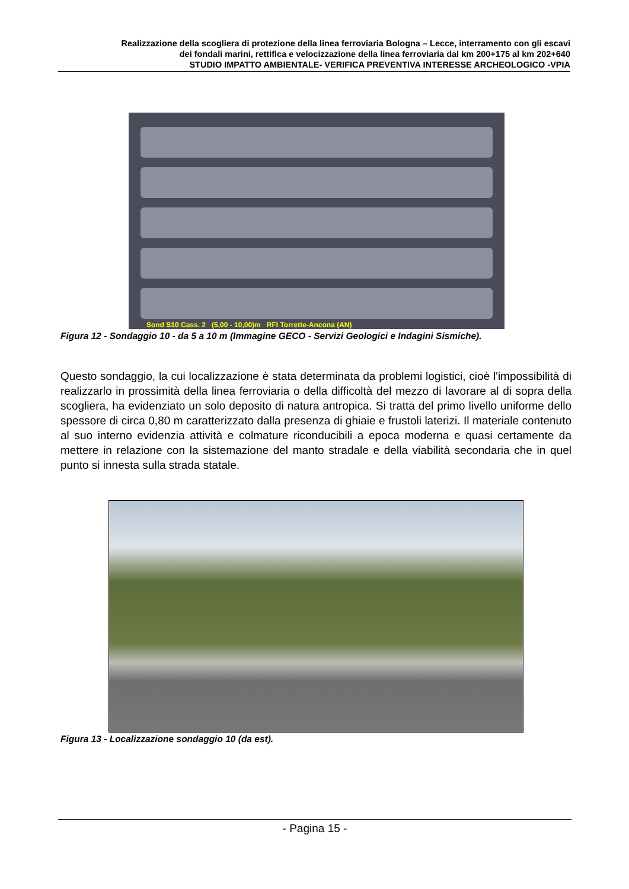Realizzazione della scogliera di protezione della linea ferroviaria Bologna – Lecce, interramento con gli escavi
dei fondali marini, rettifica e velocizzazione della linea ferroviaria dal km 200+175 al km 202+640
STUDIO IMPATTO AMBIENTALE- VERIFICA PREVENTIVA INTERESSE ARCHEOLOGICO -VPIA
Sond S10 Cass. 2 (5,00 - 10,00)m RFI Torrette-Ancona (AN)
Figura 12 - Sondaggio 10 - da 5 a 10 m (Immagine GECO - Servizi Geologici e Indagini Sismiche).
Questo sondaggio, la cui localizzazione è stata determinata da problemi logistici, cioè l'impossibilità di realizzarlo in prossimità della linea ferroviaria o della difficoltà del mezzo di lavorare al di sopra della scogliera, ha evidenziato un solo deposito di natura antropica. Si tratta del primo livello uniforme dello spessore di circa 0,80 m caratterizzato dalla presenza di ghiaie e frustoli laterizi. Il materiale contenuto al suo interno evidenzia attività e colmature riconducibili a epoca moderna e quasi certamente da mettere in relazione con la sistemazione del manto stradale e della viabilità secondaria che in quel punto si innesta sulla strada statale.
Figura 13 - Localizzazione sondaggio 10 (da est).
- Pagina 15 -